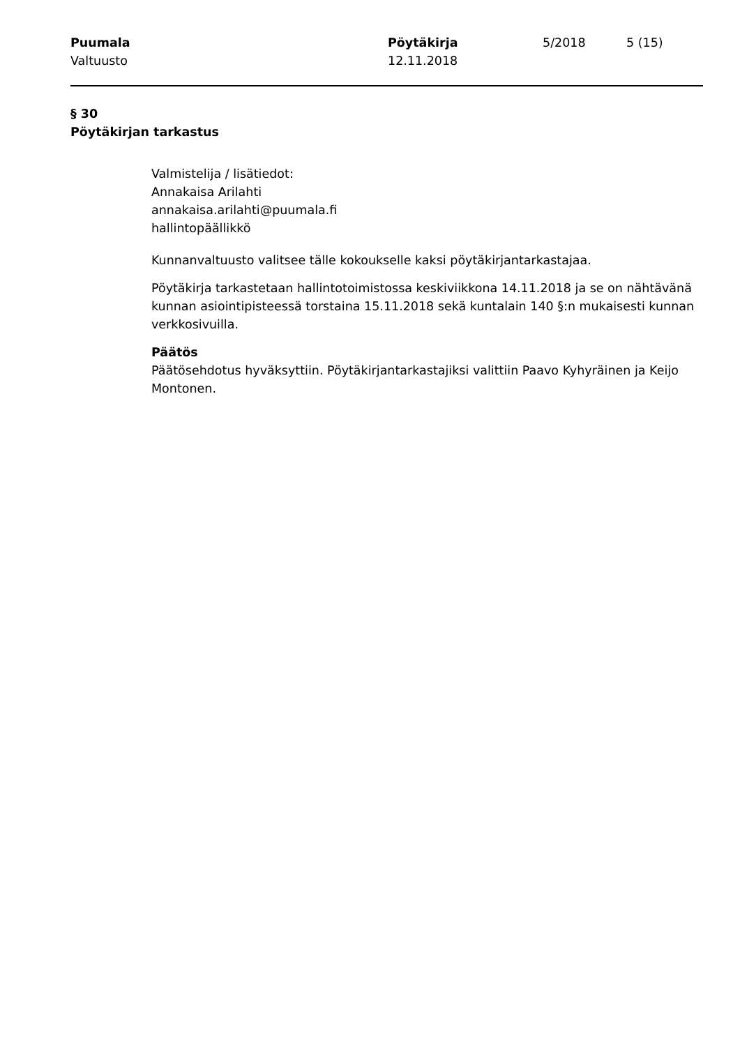Puumala
Valtuusto
Pöytäkirja
12.11.2018
5/2018 5 (15)
§ 30
Pöytäkirjan tarkastus
Valmistelija / lisätiedot:
Annakaisa Arilahti
annakaisa.arilahti@puumala.fi
hallintopäällikkö
Kunnanvaltuusto valitsee tälle kokoukselle kaksi pöytäkirjantarkastajaa.
Pöytäkirja tarkastetaan hallintotoimistossa keskiviikkona 14.11.2018 ja se on nähtävänä kunnan asiointipisteessä torstaina 15.11.2018 sekä kuntalain 140 §:n mukaisesti kunnan verkkosivuilla.
Päätös
Päätösehdotus hyväksyttiin. Pöytäkirjantarkastajiksi valittiin Paavo Kyhyräinen ja Keijo Montonen.